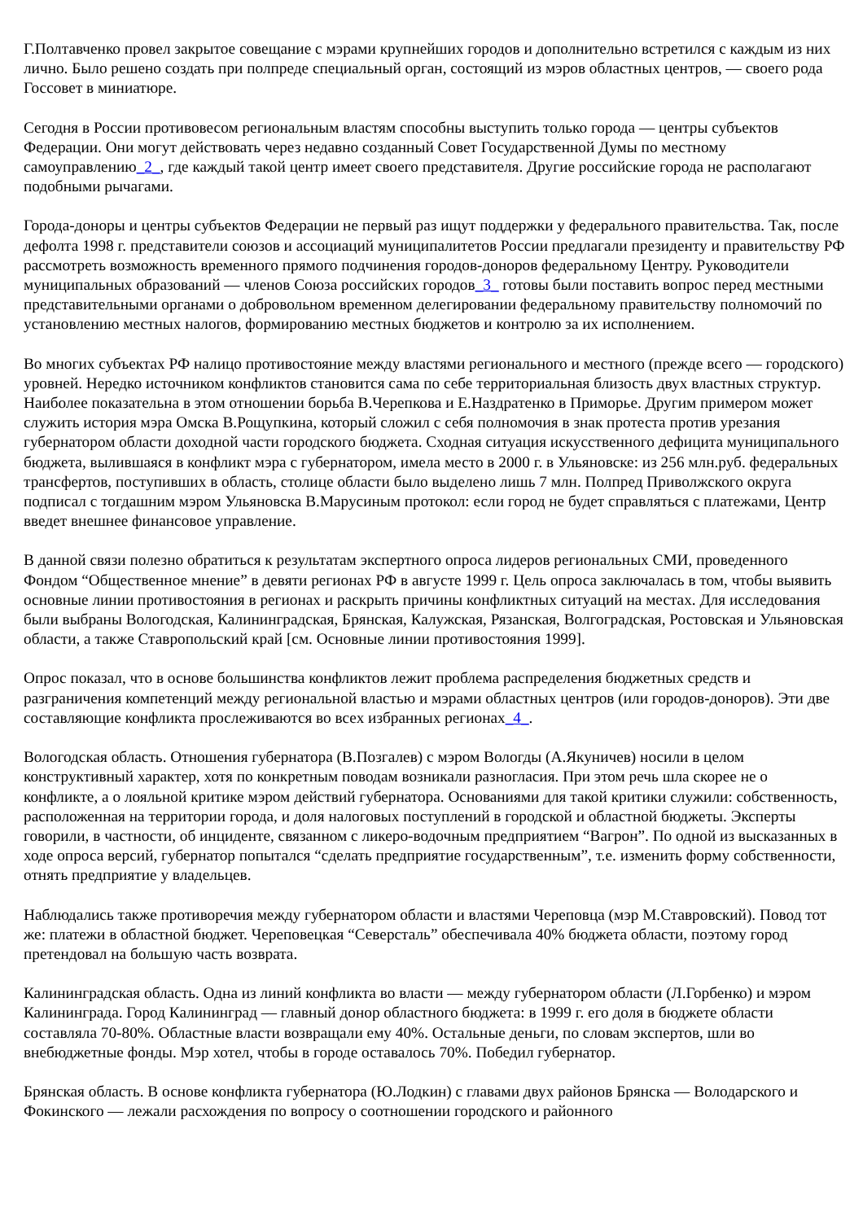Г.Полтавченко провел закрытое совещание с мэрами крупнейших городов и дополнительно встретился с каждым из них лично. Было решено создать при полпреде специальный орган, состоящий из мэров областных центров, — своего рода Госсовет в миниатюре.
Сегодня в России противовесом региональным властям способны выступить только города — центры субъектов Федерации. Они могут действовать через недавно созданный Совет Государственной Думы по местному самоуправлению_2_, где каждый такой центр имеет своего представителя. Другие российские города не располагают подобными рычагами.
Города-доноры и центры субъектов Федерации не первый раз ищут поддержки у федерального правительства. Так, после дефолта 1998 г. представители союзов и ассоциаций муниципалитетов России предлагали президенту и правительству РФ рассмотреть возможность временного прямого подчинения городов-доноров федеральному Центру. Руководители муниципальных образований — членов Союза российских городов_3_ готовы были поставить вопрос перед местными представительными органами о добровольном временном делегировании федеральному правительству полномочий по установлению местных налогов, формированию местных бюджетов и контролю за их исполнением.
Во многих субъектах РФ налицо противостояние между властями регионального и местного (прежде всего — городского) уровней. Нередко источником конфликтов становится сама по себе территориальная близость двух властных структур. Наиболее показательна в этом отношении борьба В.Черепкова и Е.Наздратенко в Приморье. Другим примером может служить история мэра Омска В.Рощупкина, который сложил с себя полномочия в знак протеста против урезания губернатором области доходной части городского бюджета. Сходная ситуация искусственного дефицита муниципального бюджета, вылившаяся в конфликт мэра с губернатором, имела место в 2000 г. в Ульяновске: из 256 млн.руб. федеральных трансфертов, поступивших в область, столице области было выделено лишь 7 млн. Полпред Приволжского округа подписал с тогдашним мэром Ульяновска В.Марусиным протокол: если город не будет справляться с платежами, Центр введет внешнее финансовое управление.
В данной связи полезно обратиться к результатам экспертного опроса лидеров региональных СМИ, проведенного Фондом “Общественное мнение” в девяти регионах РФ в августе 1999 г. Цель опроса заключалась в том, чтобы выявить основные линии противостояния в регионах и раскрыть причины конфликтных ситуаций на местах. Для исследования были выбраны Вологодская, Калининградская, Брянская, Калужская, Рязанская, Волгоградская, Ростовская и Ульяновская области, а также Ставропольский край [см. Основные линии противостояния 1999].
Опрос показал, что в основе большинства конфликтов лежит проблема распределения бюджетных средств и разграничения компетенций между региональной властью и мэрами областных центров (или городов-доноров). Эти две составляющие конфликта прослеживаются во всех избранных регионах_4_.
Вологодская область. Отношения губернатора (В.Позгалев) с мэром Вологды (А.Якуничев) носили в целом конструктивный характер, хотя по конкретным поводам возникали разногласия. При этом речь шла скорее не о конфликте, а о лояльной критике мэром действий губернатора. Основаниями для такой критики служили: собственность, расположенная на территории города, и доля налоговых поступлений в городской и областной бюджеты. Эксперты говорили, в частности, об инциденте, связанном с ликеро-водочным предприятием “Вагрон”. По одной из высказанных в ходе опроса версий, губернатор попытался “сделать предприятие государственным”, т.е. изменить форму собственности, отнять предприятие у владельцев.
Наблюдались также противоречия между губернатором области и властями Череповца (мэр М.Ставровский). Повод тот же: платежи в областной бюджет. Череповецкая “Северсталь” обеспечивала 40% бюджета области, поэтому город претендовал на большую часть возврата.
Калининградская область. Одна из линий конфликта во власти — между губернатором области (Л.Горбенко) и мэром Калининграда. Город Калининград — главный донор областного бюджета: в 1999 г. его доля в бюджете области составляла 70-80%. Областные власти возвращали ему 40%. Остальные деньги, по словам экспертов, шли во внебюджетные фонды. Мэр хотел, чтобы в городе оставалось 70%. Победил губернатор.
Брянская область. В основе конфликта губернатора (Ю.Лодкин) с главами двух районов Брянска — Володарского и Фокинского — лежали расхождения по вопросу о соотношении городского и районного